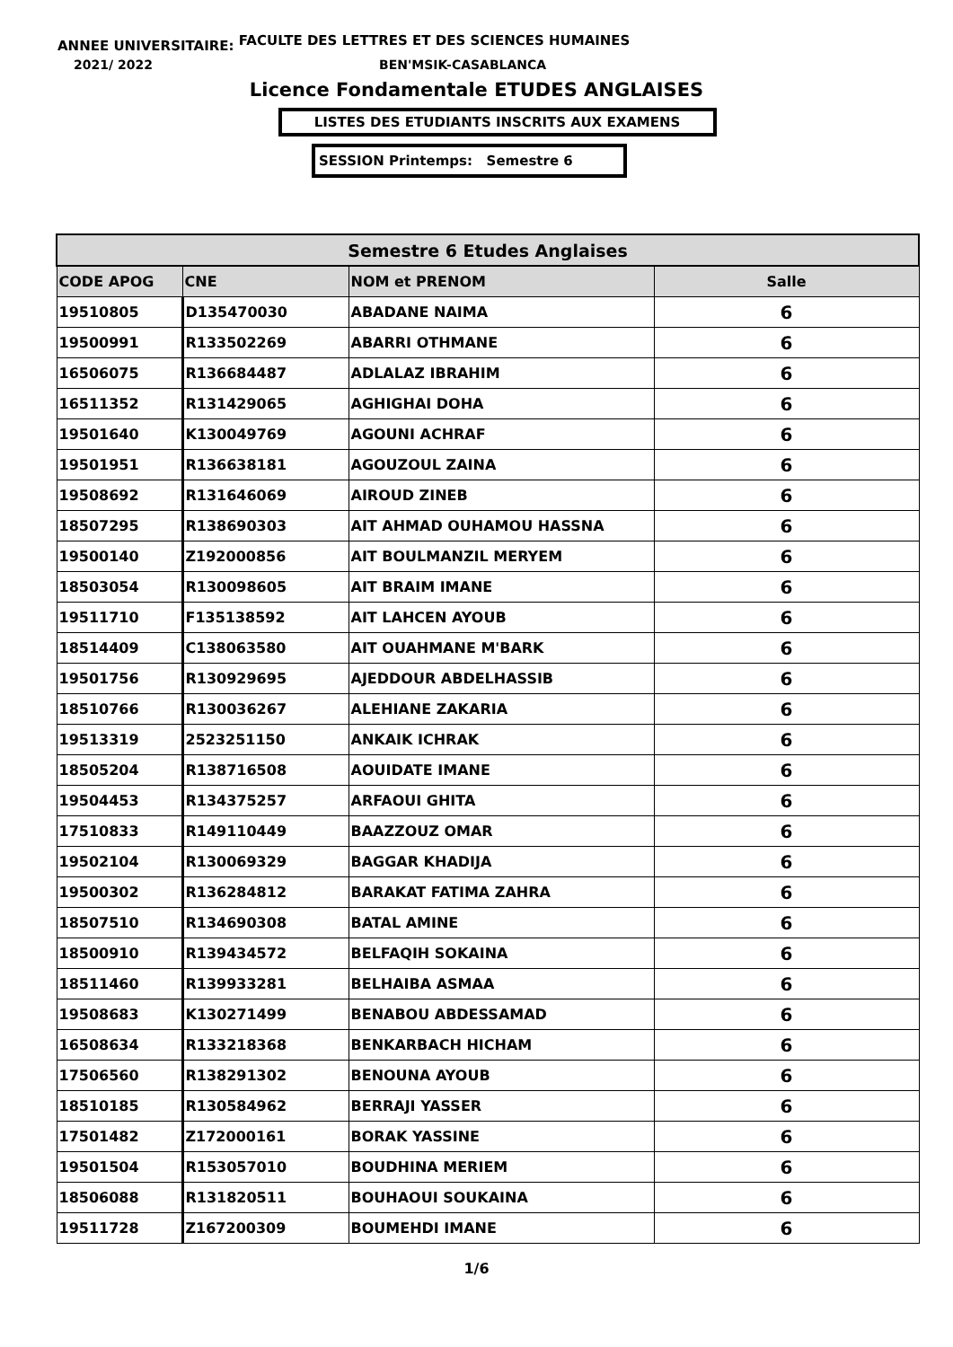ANNEE UNIVERSITAIRE: FACULTE DES LETTRES ET DES SCIENCES HUMAINES
2021/ 2022 BEN'MSIK-CASABLANCA
Licence Fondamentale ETUDES ANGLAISES
LISTES DES ETUDIANTS INSCRITS AUX EXAMENS
SESSION Printemps: Semestre 6
| Semestre 6 Etudes Anglaises | | | |
| --- | --- | --- | --- |
| CODE APOG | CNE | NOM et PRENOM | Salle |
| 19510805 | D135470030 | ABADANE NAIMA | 6 |
| 19500991 | R133502269 | ABARRI OTHMANE | 6 |
| 16506075 | R136684487 | ADLALAZ IBRAHIM | 6 |
| 16511352 | R131429065 | AGHIGHAI DOHA | 6 |
| 19501640 | K130049769 | AGOUNI ACHRAF | 6 |
| 19501951 | R136638181 | AGOUZOUL ZAINA | 6 |
| 19508692 | R131646069 | AIROUD ZINEB | 6 |
| 18507295 | R138690303 | AIT AHMAD OUHAMOU HASSNA | 6 |
| 19500140 | Z192000856 | AIT BOULMANZIL MERYEM | 6 |
| 18503054 | R130098605 | AIT BRAIM IMANE | 6 |
| 19511710 | F135138592 | AIT LAHCEN AYOUB | 6 |
| 18514409 | C138063580 | AIT OUAHMANE M'BARK | 6 |
| 19501756 | R130929695 | AJEDDOUR ABDELHASSIB | 6 |
| 18510766 | R130036267 | ALEHIANE ZAKARIA | 6 |
| 19513319 | 2523251150 | ANKAIK ICHRAK | 6 |
| 18505204 | R138716508 | AOUIDATE IMANE | 6 |
| 19504453 | R134375257 | ARFAOUI GHITA | 6 |
| 17510833 | R149110449 | BAAZZOUZ OMAR | 6 |
| 19502104 | R130069329 | BAGGAR KHADIJA | 6 |
| 19500302 | R136284812 | BARAKAT FATIMA ZAHRA | 6 |
| 18507510 | R134690308 | BATAL AMINE | 6 |
| 18500910 | R139434572 | BELFAQIH SOKAINA | 6 |
| 18511460 | R139933281 | BELHAIBA ASMAA | 6 |
| 19508683 | K130271499 | BENABOU ABDESSAMAD | 6 |
| 16508634 | R133218368 | BENKARBACH HICHAM | 6 |
| 17506560 | R138291302 | BENOUNA AYOUB | 6 |
| 18510185 | R130584962 | BERRAJI YASSER | 6 |
| 17501482 | Z172000161 | BORAK YASSINE | 6 |
| 19501504 | R153057010 | BOUDHINA MERIEM | 6 |
| 18506088 | R131820511 | BOUHAOUI SOUKAINA | 6 |
| 19511728 | Z167200309 | BOUMEHDI IMANE | 6 |
1/6